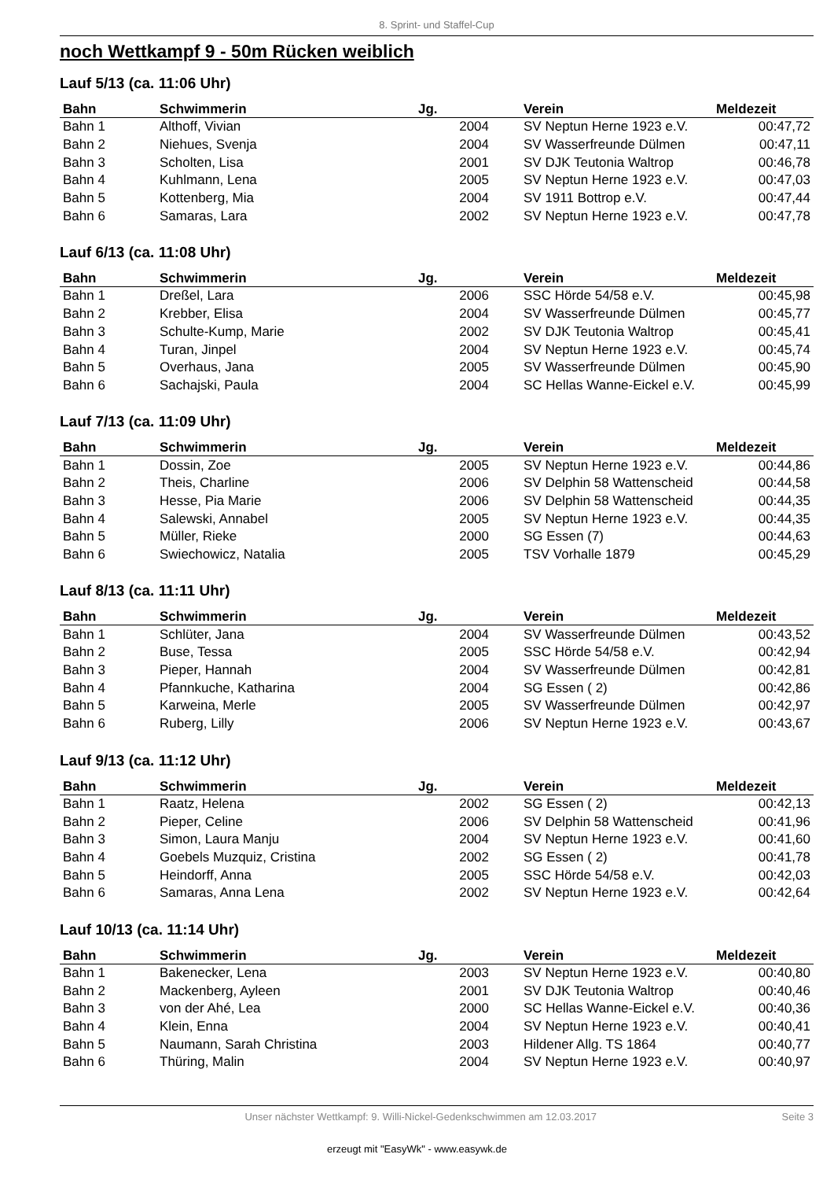8. Sprint- und Staffel-Cup
noch Wettkampf 9 - 50m Rücken weiblich
Lauf 5/13 (ca. 11:06 Uhr)
| Bahn | Schwimmerin | Jg. | Verein | Meldezeit |
| --- | --- | --- | --- | --- |
| Bahn 1 | Althoff, Vivian | 2004 | SV Neptun Herne 1923 e.V. | 00:47,72 |
| Bahn 2 | Niehues, Svenja | 2004 | SV Wasserfreunde Dülmen | 00:47,11 |
| Bahn 3 | Scholten, Lisa | 2001 | SV DJK Teutonia Waltrop | 00:46,78 |
| Bahn 4 | Kuhlmann, Lena | 2005 | SV Neptun Herne 1923 e.V. | 00:47,03 |
| Bahn 5 | Kottenberg, Mia | 2004 | SV 1911 Bottrop e.V. | 00:47,44 |
| Bahn 6 | Samaras, Lara | 2002 | SV Neptun Herne 1923 e.V. | 00:47,78 |
Lauf 6/13 (ca. 11:08 Uhr)
| Bahn | Schwimmerin | Jg. | Verein | Meldezeit |
| --- | --- | --- | --- | --- |
| Bahn 1 | Dreßel, Lara | 2006 | SSC Hörde 54/58 e.V. | 00:45,98 |
| Bahn 2 | Krebber, Elisa | 2004 | SV Wasserfreunde Dülmen | 00:45,77 |
| Bahn 3 | Schulte-Kump, Marie | 2002 | SV DJK Teutonia Waltrop | 00:45,41 |
| Bahn 4 | Turan, Jinpel | 2004 | SV Neptun Herne 1923 e.V. | 00:45,74 |
| Bahn 5 | Overhaus, Jana | 2005 | SV Wasserfreunde Dülmen | 00:45,90 |
| Bahn 6 | Sachajski, Paula | 2004 | SC Hellas Wanne-Eickel e.V. | 00:45,99 |
Lauf 7/13 (ca. 11:09 Uhr)
| Bahn | Schwimmerin | Jg. | Verein | Meldezeit |
| --- | --- | --- | --- | --- |
| Bahn 1 | Dossin, Zoe | 2005 | SV Neptun Herne 1923 e.V. | 00:44,86 |
| Bahn 2 | Theis, Charline | 2006 | SV Delphin 58 Wattenscheid | 00:44,58 |
| Bahn 3 | Hesse, Pia Marie | 2006 | SV Delphin 58 Wattenscheid | 00:44,35 |
| Bahn 4 | Salewski, Annabel | 2005 | SV Neptun Herne 1923 e.V. | 00:44,35 |
| Bahn 5 | Müller, Rieke | 2000 | SG Essen (7) | 00:44,63 |
| Bahn 6 | Swiechowicz, Natalia | 2005 | TSV Vorhalle 1879 | 00:45,29 |
Lauf 8/13 (ca. 11:11 Uhr)
| Bahn | Schwimmerin | Jg. | Verein | Meldezeit |
| --- | --- | --- | --- | --- |
| Bahn 1 | Schlüter, Jana | 2004 | SV Wasserfreunde Dülmen | 00:43,52 |
| Bahn 2 | Buse, Tessa | 2005 | SSC Hörde 54/58 e.V. | 00:42,94 |
| Bahn 3 | Pieper, Hannah | 2004 | SV Wasserfreunde Dülmen | 00:42,81 |
| Bahn 4 | Pfannkuche, Katharina | 2004 | SG Essen ( 2) | 00:42,86 |
| Bahn 5 | Karweina, Merle | 2005 | SV Wasserfreunde Dülmen | 00:42,97 |
| Bahn 6 | Ruberg, Lilly | 2006 | SV Neptun Herne 1923 e.V. | 00:43,67 |
Lauf 9/13 (ca. 11:12 Uhr)
| Bahn | Schwimmerin | Jg. | Verein | Meldezeit |
| --- | --- | --- | --- | --- |
| Bahn 1 | Raatz, Helena | 2002 | SG Essen ( 2) | 00:42,13 |
| Bahn 2 | Pieper, Celine | 2006 | SV Delphin 58 Wattenscheid | 00:41,96 |
| Bahn 3 | Simon, Laura Manju | 2004 | SV Neptun Herne 1923 e.V. | 00:41,60 |
| Bahn 4 | Goebels Muzquiz, Cristina | 2002 | SG Essen ( 2) | 00:41,78 |
| Bahn 5 | Heindorff, Anna | 2005 | SSC Hörde 54/58 e.V. | 00:42,03 |
| Bahn 6 | Samaras, Anna Lena | 2002 | SV Neptun Herne 1923 e.V. | 00:42,64 |
Lauf 10/13 (ca. 11:14 Uhr)
| Bahn | Schwimmerin | Jg. | Verein | Meldezeit |
| --- | --- | --- | --- | --- |
| Bahn 1 | Bakenecker, Lena | 2003 | SV Neptun Herne 1923 e.V. | 00:40,80 |
| Bahn 2 | Mackenberg, Ayleen | 2001 | SV DJK Teutonia Waltrop | 00:40,46 |
| Bahn 3 | von der Ahé, Lea | 2000 | SC Hellas Wanne-Eickel e.V. | 00:40,36 |
| Bahn 4 | Klein, Enna | 2004 | SV Neptun Herne 1923 e.V. | 00:40,41 |
| Bahn 5 | Naumann, Sarah Christina | 2003 | Hildener Allg. TS 1864 | 00:40,77 |
| Bahn 6 | Thüring, Malin | 2004 | SV Neptun Herne 1923 e.V. | 00:40,97 |
Unser nächster Wettkampf: 9. Willi-Nickel-Gedenkschwimmen am 12.03.2017 Seite 3
erzeugt mit "EasyWk" - www.easywk.de